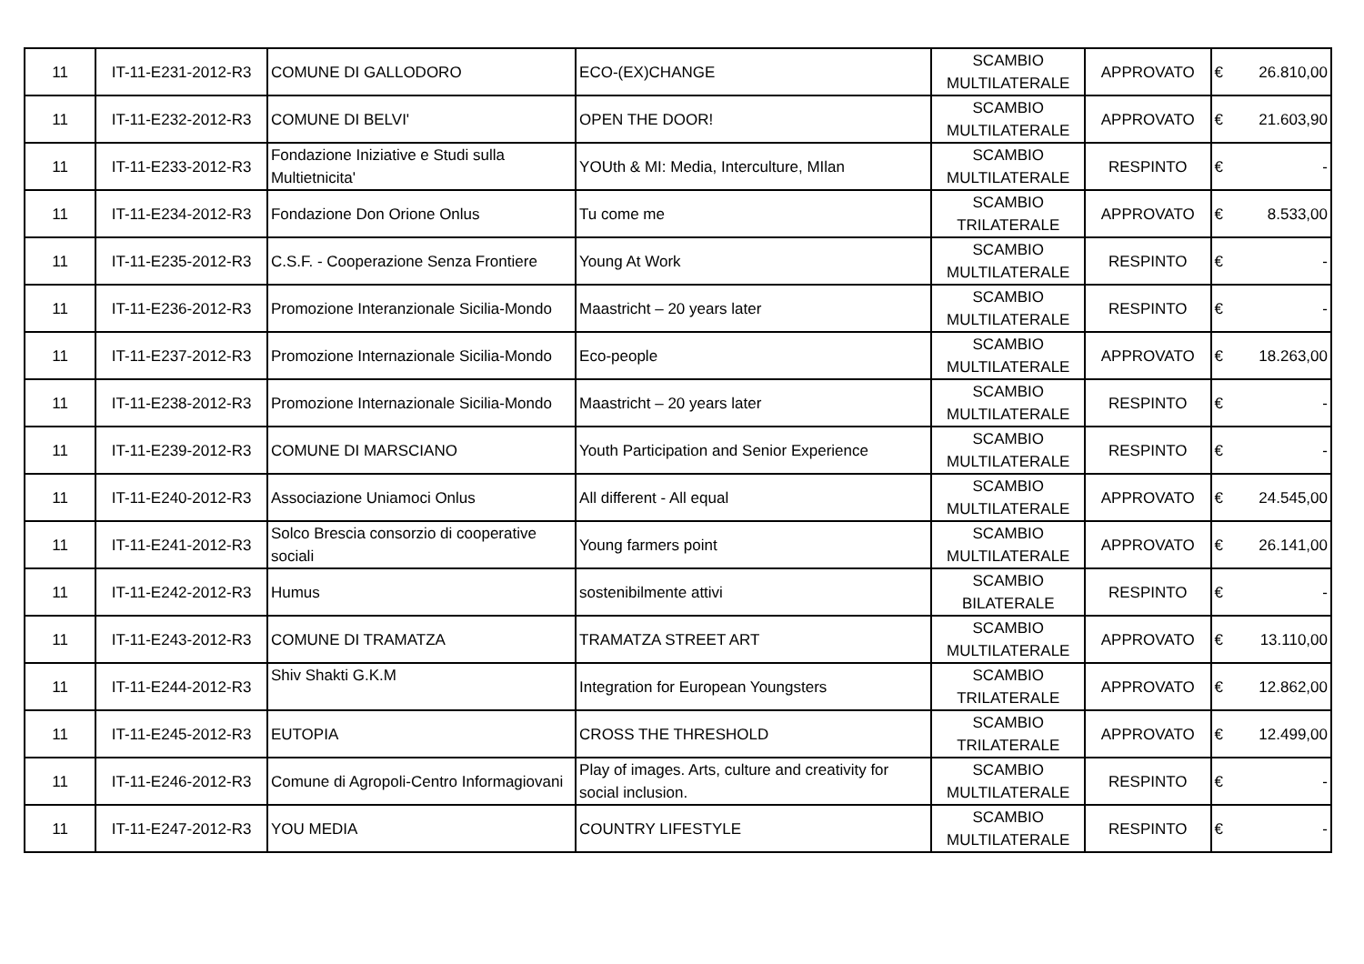| 11 | IT-11-E231-2012-R3 | COMUNE DI GALLODORO | ECO-(EX)CHANGE | SCAMBIO MULTILATERALE | APPROVATO | € | 26.810,00 |
| 11 | IT-11-E232-2012-R3 | COMUNE DI BELVI' | OPEN THE DOOR! | SCAMBIO MULTILATERALE | APPROVATO | € | 21.603,90 |
| 11 | IT-11-E233-2012-R3 | Fondazione Iniziative e Studi sulla Multietnicita' | YOUth & MI: Media, Interculture, MIlan | SCAMBIO MULTILATERALE | RESPINTO | € | - |
| 11 | IT-11-E234-2012-R3 | Fondazione Don Orione Onlus | Tu come me | SCAMBIO TRILATERALE | APPROVATO | € | 8.533,00 |
| 11 | IT-11-E235-2012-R3 | C.S.F. - Cooperazione Senza Frontiere | Young At Work | SCAMBIO MULTILATERALE | RESPINTO | € | - |
| 11 | IT-11-E236-2012-R3 | Promozione Interanzionale Sicilia-Mondo | Maastricht – 20 years later | SCAMBIO MULTILATERALE | RESPINTO | € | - |
| 11 | IT-11-E237-2012-R3 | Promozione Internazionale Sicilia-Mondo | Eco-people | SCAMBIO MULTILATERALE | APPROVATO | € | 18.263,00 |
| 11 | IT-11-E238-2012-R3 | Promozione Internazionale Sicilia-Mondo | Maastricht – 20 years later | SCAMBIO MULTILATERALE | RESPINTO | € | - |
| 11 | IT-11-E239-2012-R3 | COMUNE DI MARSCIANO | Youth Participation and Senior Experience | SCAMBIO MULTILATERALE | RESPINTO | € | - |
| 11 | IT-11-E240-2012-R3 | Associazione Uniamoci Onlus | All different - All equal | SCAMBIO MULTILATERALE | APPROVATO | € | 24.545,00 |
| 11 | IT-11-E241-2012-R3 | Solco Brescia consorzio di cooperative sociali | Young farmers point | SCAMBIO MULTILATERALE | APPROVATO | € | 26.141,00 |
| 11 | IT-11-E242-2012-R3 | Humus | sostenibilmente attivi | SCAMBIO BILATERALE | RESPINTO | € | - |
| 11 | IT-11-E243-2012-R3 | COMUNE DI TRAMATZA | TRAMATZA STREET ART | SCAMBIO MULTILATERALE | APPROVATO | € | 13.110,00 |
| 11 | IT-11-E244-2012-R3 | Shiv Shakti G.K.M | Integration for European Youngsters | SCAMBIO TRILATERALE | APPROVATO | € | 12.862,00 |
| 11 | IT-11-E245-2012-R3 | EUTOPIA | CROSS THE THRESHOLD | SCAMBIO TRILATERALE | APPROVATO | € | 12.499,00 |
| 11 | IT-11-E246-2012-R3 | Comune di Agropoli-Centro Informagiovani | Play of images. Arts, culture and creativity for social inclusion. | SCAMBIO MULTILATERALE | RESPINTO | € | - |
| 11 | IT-11-E247-2012-R3 | YOU MEDIA | COUNTRY LIFESTYLE | SCAMBIO MULTILATERALE | RESPINTO | € | - |